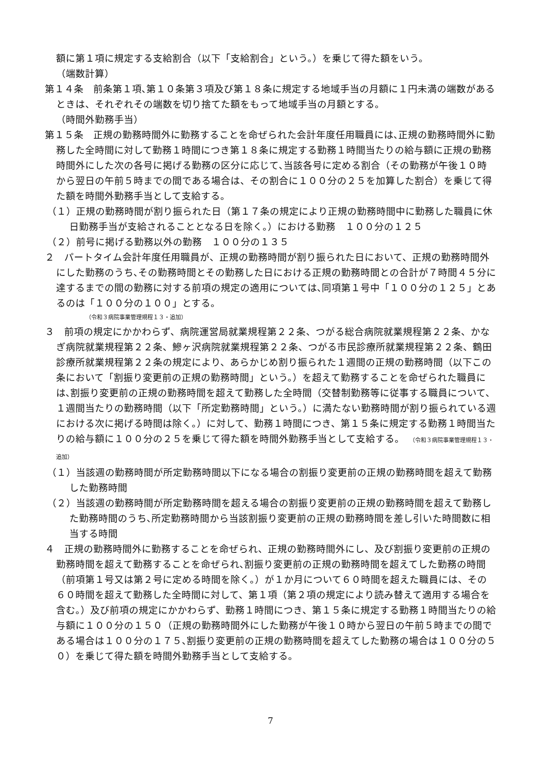額に第１項に規定する支給割合（以下「支給割合」という。）を乗じて得た額をいう。
（端数計算）
第１４条　前条第１項､第１０条第３項及び第１８条に規定する地域手当の月額に１円未満の端数があるときは、それぞれその端数を切り捨てた額をもって地域手当の月額とする。
（時間外勤務手当）
第１５条　正規の勤務時間外に勤務することを命ぜられた会計年度任用職員には､正規の勤務時間外に勤務した全時間に対して勤務１時間につき第１８条に規定する勤務１時間当たりの給与額に正規の勤務時間外にした次の各号に掲げる勤務の区分に応じて､当該各号に定める割合（その勤務が午後１０時から翌日の午前５時までの間である場合は、その割合に１００分の２５を加算した割合）を乗じて得た額を時間外勤務手当として支給する。
（１）正規の勤務時間が割り振られた日（第１７条の規定により正規の勤務時間中に勤務した職員に休日勤務手当が支給されることとなる日を除く。）における勤務　１００分の１２５
（２）前号に掲げる勤務以外の勤務　１００分の１３５
２　パートタイム会計年度任用職員が、正規の勤務時間が割り振られた日において、正規の勤務時間外にした勤務のうち､その勤務時間とその勤務した日における正規の勤務時間との合計が７時間４５分に達するまでの間の勤務に対する前項の規定の適用については､同項第１号中「１００分の１２５」とあるのは「１００分の１００」とする。
（令和３病院事業管理規程１３・追加）
３　前項の規定にかかわらず、病院運営局就業規程第２２条、つがる総合病院就業規程第２２条、かなぎ病院就業規程第２２条、鰺ヶ沢病院就業規程第２２条、つがる市民診療所就業規程第２２条、鶴田診療所就業規程第２２条の規定により、あらかじめ割り振られた１週間の正規の勤務時間（以下この条において「割振り変更前の正規の勤務時間」という。）を超えて勤務することを命ぜられた職員には､割振り変更前の正規の勤務時間を超えて勤務した全時間（交替制勤務等に従事する職員について、１週間当たりの勤務時間（以下「所定勤務時間」という。）に満たない勤務時間が割り振られている週における次に掲げる時間は除く。）に対して、勤務１時間につき、第１５条に規定する勤務１時間当たりの給与額に１００分の２５を乗じて得た額を時間外勤務手当として支給する。　（令和３病院事業管理規程１３・追加）
（１）当該週の勤務時間が所定勤務時間以下になる場合の割振り変更前の正規の勤務時間を超えて勤務した勤務時間
（２）当該週の勤務時間が所定勤務時間を超える場合の割振り変更前の正規の勤務時間を超えて勤務した勤務時間のうち､所定勤務時間から当該割振り変更前の正規の勤務時間を差し引いた時間数に相当する時間
４　正規の勤務時間外に勤務することを命ぜられ、正規の勤務時間外にし、及び割振り変更前の正規の勤務時間を超えて勤務することを命ぜられ､割振り変更前の正規の勤務時間を超えてした勤務の時間（前項第１号又は第２号に定める時間を除く。）が１か月について６０時間を超えた職員には、その６０時間を超えて勤務した全時間に対して、第１項（第２項の規定により読み替えて適用する場合を含む。）及び前項の規定にかかわらず、勤務１時間につき、第１５条に規定する勤務１時間当たりの給与額に１００分の１５０（正規の勤務時間外にした勤務が午後１０時から翌日の午前５時までの間である場合は１００分の１７５､割振り変更前の正規の勤務時間を超えてした勤務の場合は１００分の５０）を乗じて得た額を時間外勤務手当として支給する。
7